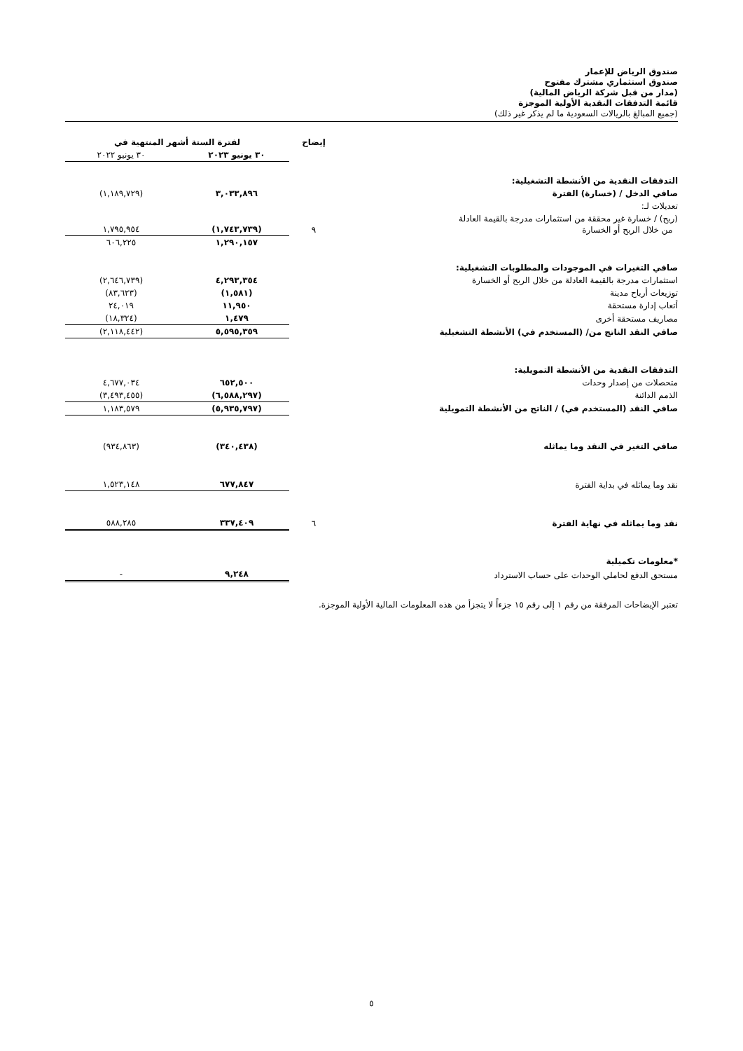صندوق الرياض للإعمار
صندوق استثماري مشترك مفتوح
(مدار من قبل شركة الرياض المالية)
قائمة التدفقات النقدية الأولية الموجزة
(جميع المبالغ بالريالات السعودية ما لم يذكر غير ذلك)
| | إيضاح | لفترة الستة أشهر المنتهية في | |
| --- | --- | --- | --- |
| | | ٣٠ يونيو ٢٠٢٣ | ٣٠ يونيو ٢٠٢٢ |
| التدفقات النقدية من الأنشطة التشغيلية: | | | |
| صافي الدخل / (خسارة) الفترة | | ٣,٠٣٣,٨٩٦ | (١,١٨٩,٧٢٩) |
| تعديلات لـ: | | | |
| (ربح) / خسارة غير محققة من استثمارات مدرجة بالقيمة العادلة من خلال الربح أو الخسارة | ٩ | (١,٧٤٣,٧٣٩) | ١,٧٩٥,٩٥٤ |
| | | ١,٢٩٠,١٥٧ | ٦٠٦,٢٢٥ |
| صافي التغيرات في الموجودات والمطلوبات التشغيلية: | | | |
| استثمارات مدرجة بالقيمة العادلة من خلال الربح أو الخسارة | | ٤,٢٩٣,٣٥٤ | (٢,٦٤٦,٧٣٩) |
| توزيعات أرباح مدينة | | (١,٥٨١) | (٨٣,٦٢٣) |
| أتعاب إدارة مستحقة | | ١١,٩٥٠ | ٢٤,٠١٩ |
| مصاريف مستحقة أخرى | | ١,٤٧٩ | (١٨,٣٢٤) |
| صافي النقد الناتج من/ (المستخدم في) الأنشطة التشغيلية | | ٥,٥٩٥,٣٥٩ | (٢,١١٨,٤٤٢) |
| التدفقات النقدية من الأنشطة التمويلية: | | | |
| متحصلات من إصدار وحدات | | ٦٥٢,٥٠٠ | ٤,٦٧٧,٠٣٤ |
| الذمم الدائنة | | (٦,٥٨٨,٢٩٧) | (٣,٤٩٣,٤٥٥) |
| صافي النقد (المستخدم في) / الناتج من الأنشطة التمويلية | | (٥,٩٣٥,٧٩٧) | ١,١٨٣,٥٧٩ |
| صافي التغير في النقد وما يماثله | | (٣٤٠,٤٣٨) | (٩٣٤,٨٦٣) |
| نقد وما يماثله في بداية الفترة | | ٦٧٧,٨٤٧ | ١,٥٢٣,١٤٨ |
| نقد وما يماثله في نهاية الفترة | ٦ | ٣٣٧,٤٠٩ | ٥٨٨,٢٨٥ |
| *معلومات تكميلية | | | |
| مستحق الدفع لحاملي الوحدات على حساب الاسترداد | | ٩,٢٤٨ | - |
تعتبر الإيضاحات المرفقة من رقم ١ إلى رقم ١٥ جزءاً لا يتجزأ من هذه المعلومات المالية الأولية الموجزة.
٥